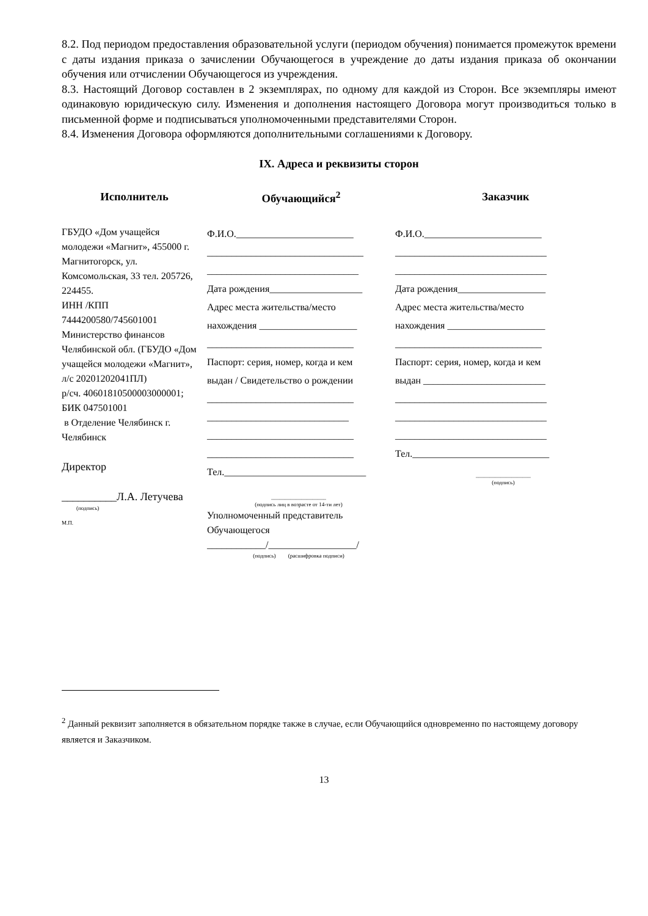8.2. Под периодом предоставления образовательной услуги (периодом обучения) понимается промежуток времени с даты издания приказа о зачислении Обучающегося в учреждение до даты издания приказа об окончании обучения или отчислении Обучающегося из учреждения.
8.3. Настоящий Договор составлен в 2 экземплярах, по одному для каждой из Сторон. Все экземпляры имеют одинаковую юридическую силу. Изменения и дополнения настоящего Договора могут производиться только в письменной форме и подписываться уполномоченными представителями Сторон.
8.4. Изменения Договора оформляются дополнительными соглашениями к Договору.
IX. Адреса и реквизиты сторон
| Исполнитель | Обучающийся<sup>2</sup> | Заказчик |
| --- | --- | --- |
| ГБУДО «Дом учащейся молодежи «Магнит», 455000 г. Магнитогорск, ул. Комсомольская, 33 тел. 205726, 224455. ИНН /КПП 7444200580/745601001 Министерство финансов Челябинской обл. (ГБУДО «Дом учащейся молодежи «Магнит», л/с 20201202041ПЛ) р/сч. 40601810500003000001; БИК 047501001 в Отделение Челябинск г. Челябинск Директор __________Л.А. Летучева (подпись) М.П. | Ф.И.О.________________________ ________________________________ _______________________________ Дата рождения___________________ Адрес места жительства/место нахождения ____________________ ______________________________ Паспорт: серия, номер, когда и кем выдан / Свидетельство о рождении ______________________________ _____________________________ ______________________________ ______________________________ Тел._____________________________ ____________________ (подпись лиц в возрасте от 14-ти лет) Уполномоченный представитель Обучающегося ____________/__________________/ (подпись) (расшифровка подписи) | Ф.И.О.________________________ _______________________________ _______________________________ Дата рождения__________________ Адрес места жительства/место нахождения ____________________ ______________________________ Паспорт: серия, номер, когда и кем выдан _________________________ _______________________________ _______________________________ _______________________________ Тел.____________________________ ____________________ (подпись) |
<sup>2</sup> Данный реквизит заполняется в обязательном порядке также в случае, если Обучающийся одновременно по настоящему договору является и Заказчиком.
13